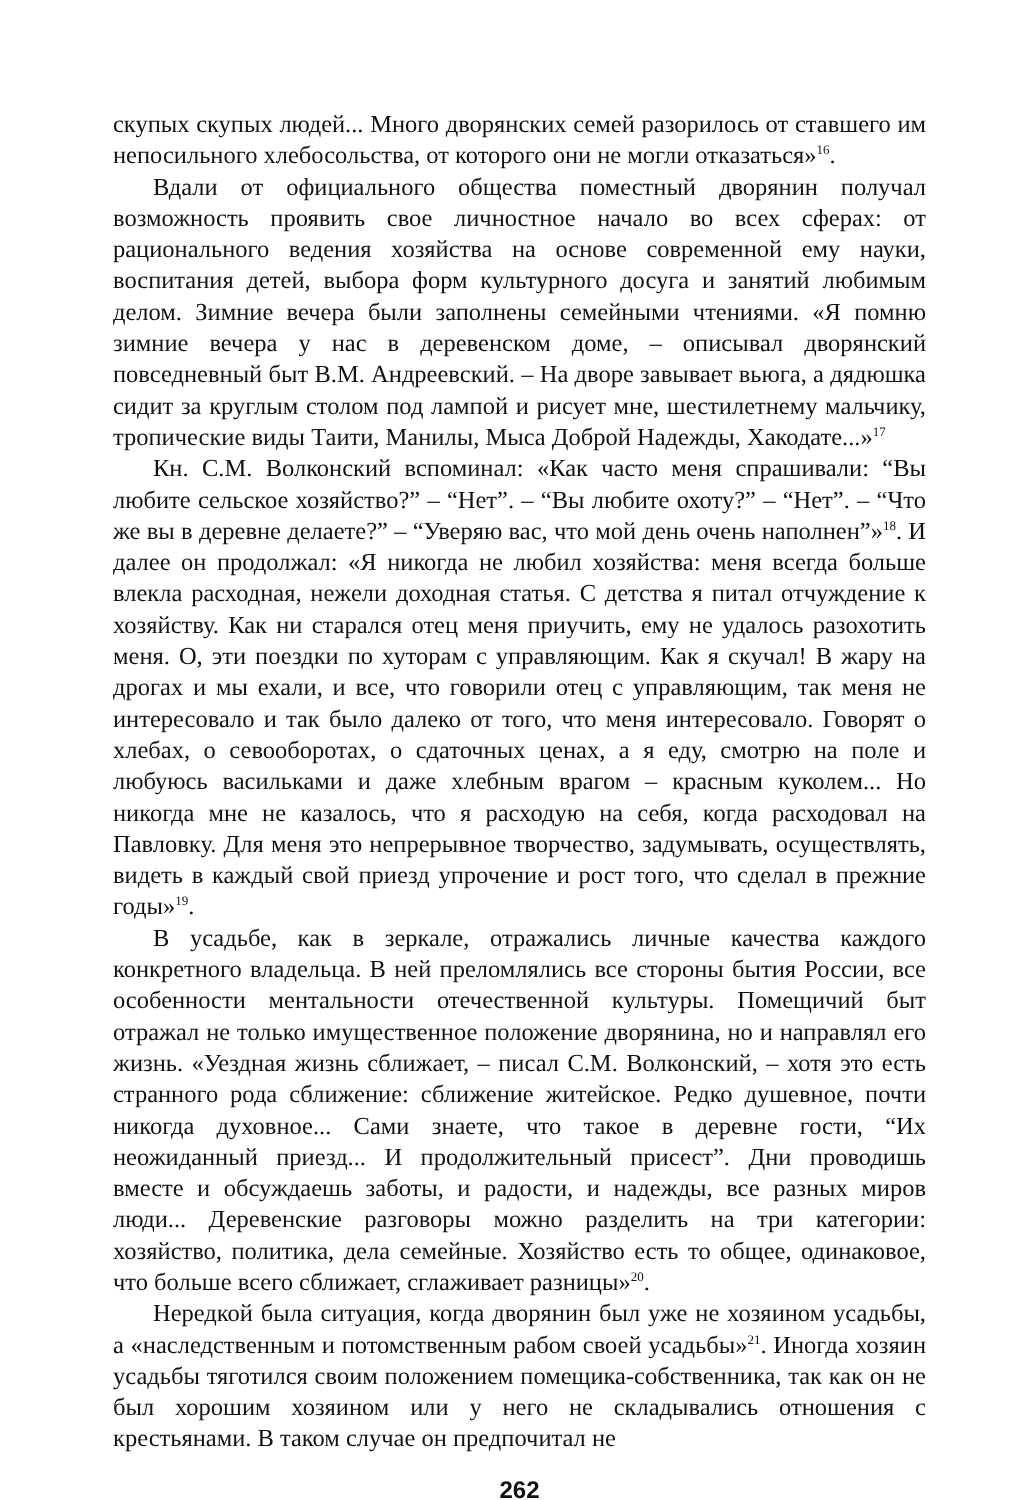скупых скупых людей... Много дворянских семей разорилось от ставшего им непосильного хлебосольства, от которого они не могли отказаться»<sup>16</sup>.
Вдали от официального общества поместный дворянин получал возможность проявить свое личностное начало во всех сферах: от рационального ведения хозяйства на основе современной ему науки, воспитания детей, выбора форм культурного досуга и занятий любимым делом. Зимние вечера были заполнены семейными чтениями. «Я помню зимние вечера у нас в деревенском доме, – описывал дворянский повседневный быт В.М. Андреевский. – На дворе завывает вьюга, а дядюшка сидит за круглым столом под лампой и рисует мне, шестилетнему мальчику, тропические виды Таити, Манилы, Мыса Доброй Надежды, Хакодате...»<sup>17</sup>
Кн. С.М. Волконский вспоминал: «Как часто меня спрашивали: “Вы любите сельское хозяйство?” – “Нет”. – “Вы любите охоту?” – “Нет”. – “Что же вы в деревне делаете?” – “Уверяю вас, что мой день очень наполнен”»<sup>18</sup>. И далее он продолжал: «Я никогда не любил хозяйства: меня всегда больше влекла расходная, нежели доходная статья. С детства я питал отчуждение к хозяйству. Как ни старался отец меня приучить, ему не удалось разохотить меня. О, эти поездки по хуторам с управляющим. Как я скучал! В жару на дрогах и мы ехали, и все, что говорили отец с управляющим, так меня не интересовало и так было далеко от того, что меня интересовало. Говорят о хлебах, о севооборотах, о сдаточных ценах, а я еду, смотрю на поле и любуюсь васильками и даже хлебным врагом – красным куколем... Но никогда мне не казалось, что я расходую на себя, когда расходовал на Павловку. Для меня это непрерывное творчество, задумывать, осуществлять, видеть в каждый свой приезд упрочение и рост того, что сделал в прежние годы»<sup>19</sup>.
В усадьбе, как в зеркале, отражались личные качества каждого конкретного владельца. В ней преломлялись все стороны бытия России, все особенности ментальности отечественной культуры. Помещичий быт отражал не только имущественное положение дворянина, но и направлял его жизнь. «Уездная жизнь сближает, – писал С.М. Волконский, – хотя это есть странного рода сближение: сближение житейское. Редко душевное, почти никогда духовное... Сами знаете, что такое в деревне гости, “Их неожиданный приезд... И продолжительный присест”. Дни проводишь вместе и обсуждаешь заботы, и радости, и надежды, все разных миров люди... Деревенские разговоры можно разделить на три категории: хозяйство, политика, дела семейные. Хозяйство есть то общее, одинаковое, что больше всего сближает, сглаживает разницы»<sup>20</sup>.
Нередкой была ситуация, когда дворянин был уже не хозяином усадьбы, а «наследственным и потомственным рабом своей усадьбы»<sup>21</sup>. Иногда хозяин усадьбы тяготился своим положением помещика-собственника, так как он не был хорошим хозяином или у него не складывались отношения с крестьянами. В таком случае он предпочитал не
262